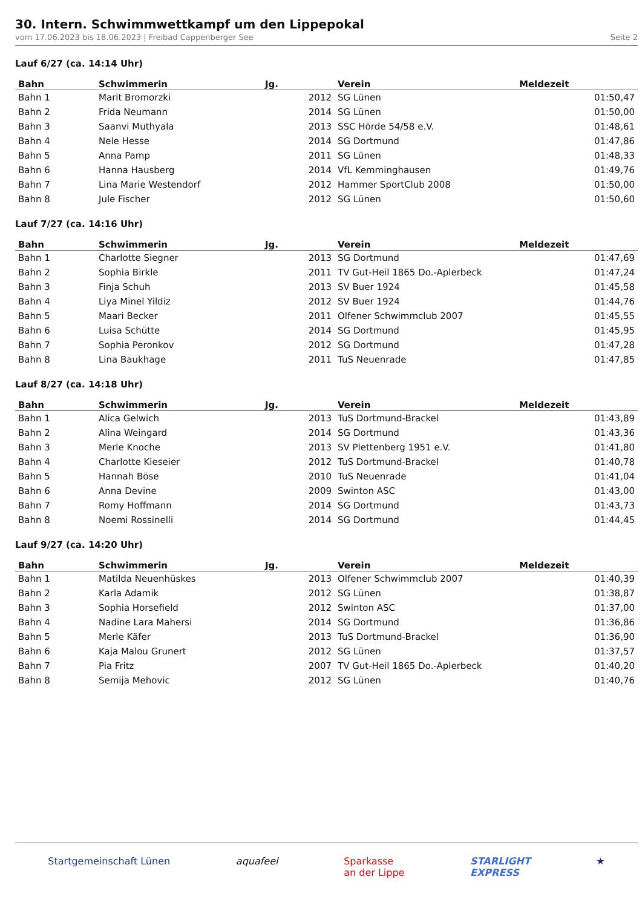30. Intern. Schwimmwettkampf um den Lippepokal
vom 17.06.2023 bis 18.06.2023 | Freibad Cappenberger See Seite 2
Lauf 6/27 (ca. 14:14 Uhr)
| Bahn | Schwimmerin | Jg. | Verein | Meldezeit |
| --- | --- | --- | --- | --- |
| Bahn 1 | Marit Bromorzki | 2012 | SG Lünen | 01:50,47 |
| Bahn 2 | Frida Neumann | 2014 | SG Lünen | 01:50,00 |
| Bahn 3 | Saanvi Muthyala | 2013 | SSC Hörde 54/58 e.V. | 01:48,61 |
| Bahn 4 | Nele Hesse | 2014 | SG Dortmund | 01:47,86 |
| Bahn 5 | Anna Pamp | 2011 | SG Lünen | 01:48,33 |
| Bahn 6 | Hanna Hausberg | 2014 | VfL Kemminghausen | 01:49,76 |
| Bahn 7 | Lina Marie Westendorf | 2012 | Hammer SportClub 2008 | 01:50,00 |
| Bahn 8 | Jule Fischer | 2012 | SG Lünen | 01:50,60 |
Lauf 7/27 (ca. 14:16 Uhr)
| Bahn | Schwimmerin | Jg. | Verein | Meldezeit |
| --- | --- | --- | --- | --- |
| Bahn 1 | Charlotte Siegner | 2013 | SG Dortmund | 01:47,69 |
| Bahn 2 | Sophia Birkle | 2011 | TV Gut-Heil 1865 Do.-Aplerbeck | 01:47,24 |
| Bahn 3 | Finja Schuh | 2013 | SV Buer 1924 | 01:45,58 |
| Bahn 4 | Liya Minel Yildiz | 2012 | SV Buer 1924 | 01:44,76 |
| Bahn 5 | Maari Becker | 2011 | Olfener Schwimmclub 2007 | 01:45,55 |
| Bahn 6 | Luisa Schütte | 2014 | SG Dortmund | 01:45,95 |
| Bahn 7 | Sophia Peronkov | 2012 | SG Dortmund | 01:47,28 |
| Bahn 8 | Lina Baukhage | 2011 | TuS Neuenrade | 01:47,85 |
Lauf 8/27 (ca. 14:18 Uhr)
| Bahn | Schwimmerin | Jg. | Verein | Meldezeit |
| --- | --- | --- | --- | --- |
| Bahn 1 | Alica Gelwich | 2013 | TuS Dortmund-Brackel | 01:43,89 |
| Bahn 2 | Alina Weingard | 2014 | SG Dortmund | 01:43,36 |
| Bahn 3 | Merle Knoche | 2013 | SV Plettenberg 1951 e.V. | 01:41,80 |
| Bahn 4 | Charlotte Kieseier | 2012 | TuS Dortmund-Brackel | 01:40,78 |
| Bahn 5 | Hannah Böse | 2010 | TuS Neuenrade | 01:41,04 |
| Bahn 6 | Anna Devine | 2009 | Swinton ASC | 01:43,00 |
| Bahn 7 | Romy Hoffmann | 2014 | SG Dortmund | 01:43,73 |
| Bahn 8 | Noemi Rossinelli | 2014 | SG Dortmund | 01:44,45 |
Lauf 9/27 (ca. 14:20 Uhr)
| Bahn | Schwimmerin | Jg. | Verein | Meldezeit |
| --- | --- | --- | --- | --- |
| Bahn 1 | Matilda Neuenhüskes | 2013 | Olfener Schwimmclub 2007 | 01:40,39 |
| Bahn 2 | Karla Adamik | 2012 | SG Lünen | 01:38,87 |
| Bahn 3 | Sophia Horsefield | 2012 | Swinton ASC | 01:37,00 |
| Bahn 4 | Nadine Lara Mahersi | 2014 | SG Dortmund | 01:36,86 |
| Bahn 5 | Merle Käfer | 2013 | TuS Dortmund-Brackel | 01:36,90 |
| Bahn 6 | Kaja Malou Grunert | 2012 | SG Lünen | 01:37,57 |
| Bahn 7 | Pia Fritz | 2007 | TV Gut-Heil 1865 Do.-Aplerbeck | 01:40,20 |
| Bahn 8 | Semija Mehovic | 2012 | SG Lünen | 01:40,76 |
Startgemeinschaft Lünen aquafeel Sparkasse
an der Lippe STARLIGHT
EXPRESS ★